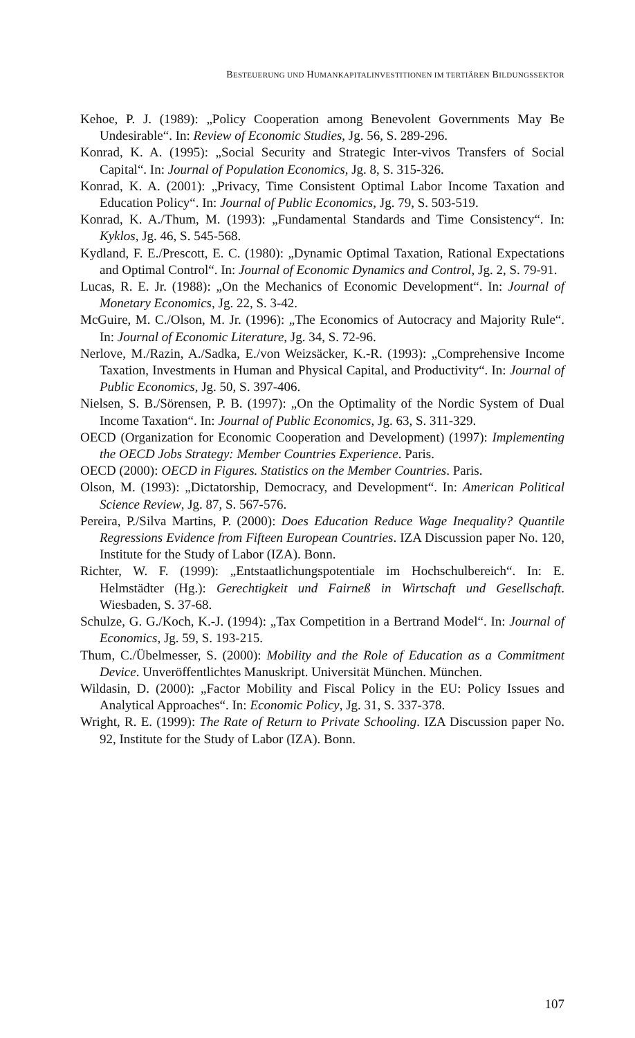BESTEUERUNG UND HUMANKAPITALINVESTITIONEN IM TERTIÄREN BILDUNGSSEKTOR
Kehoe, P. J. (1989): „Policy Cooperation among Benevolent Governments May Be Undesirable“. In: Review of Economic Studies, Jg. 56, S. 289-296.
Konrad, K. A. (1995): „Social Security and Strategic Inter-vivos Transfers of Social Capital“. In: Journal of Population Economics, Jg. 8, S. 315-326.
Konrad, K. A. (2001): „Privacy, Time Consistent Optimal Labor Income Taxation and Education Policy“. In: Journal of Public Economics, Jg. 79, S. 503-519.
Konrad, K. A./Thum, M. (1993): „Fundamental Standards and Time Consistency“. In: Kyklos, Jg. 46, S. 545-568.
Kydland, F. E./Prescott, E. C. (1980): „Dynamic Optimal Taxation, Rational Expectations and Optimal Control“. In: Journal of Economic Dynamics and Control, Jg. 2, S. 79-91.
Lucas, R. E. Jr. (1988): „On the Mechanics of Economic Development“. In: Journal of Monetary Economics, Jg. 22, S. 3-42.
McGuire, M. C./Olson, M. Jr. (1996): „The Economics of Autocracy and Majority Rule“. In: Journal of Economic Literature, Jg. 34, S. 72-96.
Nerlove, M./Razin, A./Sadka, E./von Weizsäcker, K.-R. (1993): „Comprehensive Income Taxation, Investments in Human and Physical Capital, and Productivity“. In: Journal of Public Economics, Jg. 50, S. 397-406.
Nielsen, S. B./Sörensen, P. B. (1997): „On the Optimality of the Nordic System of Dual Income Taxation“. In: Journal of Public Economics, Jg. 63, S. 311-329.
OECD (Organization for Economic Cooperation and Development) (1997): Implementing the OECD Jobs Strategy: Member Countries Experience. Paris.
OECD (2000): OECD in Figures. Statistics on the Member Countries. Paris.
Olson, M. (1993): „Dictatorship, Democracy, and Development“. In: American Political Science Review, Jg. 87, S. 567-576.
Pereira, P./Silva Martins, P. (2000): Does Education Reduce Wage Inequality? Quantile Regressions Evidence from Fifteen European Countries. IZA Discussion paper No. 120, Institute for the Study of Labor (IZA). Bonn.
Richter, W. F. (1999): „Entstaatlichungspotentiale im Hochschulbereich“. In: E. Helmstädter (Hg.): Gerechtigkeit und Fairneß in Wirtschaft und Gesellschaft. Wiesbaden, S. 37-68.
Schulze, G. G./Koch, K.-J. (1994): „Tax Competition in a Bertrand Model“. In: Journal of Economics, Jg. 59, S. 193-215.
Thum, C./Übelmesser, S. (2000): Mobility and the Role of Education as a Commitment Device. Unveröffentlichtes Manuskript. Universität München. München.
Wildasin, D. (2000): „Factor Mobility and Fiscal Policy in the EU: Policy Issues and Analytical Approaches“. In: Economic Policy, Jg. 31, S. 337-378.
Wright, R. E. (1999): The Rate of Return to Private Schooling. IZA Discussion paper No. 92, Institute for the Study of Labor (IZA). Bonn.
107